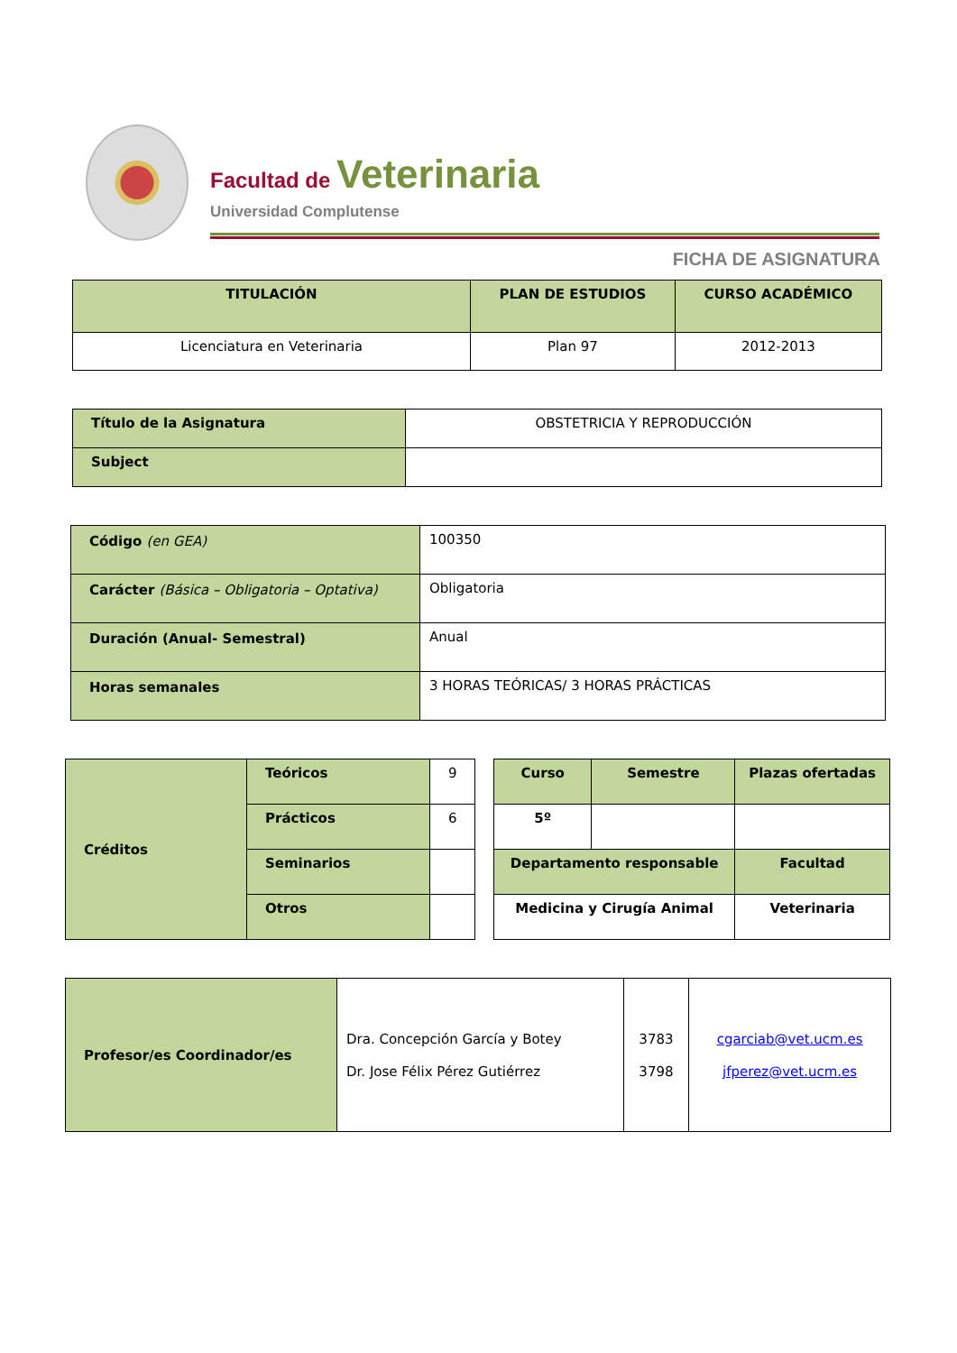Facultad de Veterinaria
Universidad Complutense
FICHA DE ASIGNATURA
| TITULACIÓN | PLAN DE ESTUDIOS | CURSO ACADÉMICO |
| --- | --- | --- |
| Licenciatura en Veterinaria | Plan 97 | 2012-2013 |
| Título de la Asignatura | OBSTETRICIA Y REPRODUCCIÓN |
| Subject | |
| Código (en GEA) | 100350 |
| Carácter (Básica – Obligatoria – Optativa) | Obligatoria |
| Duración (Anual- Semestral) | Anual |
| Horas semanales | 3 HORAS TEÓRICAS/ 3 HORAS PRÁCTICAS |
| Créditos | Teóricos | 9 |
| | Prácticos | 6 |
| | Seminarios | |
| | Otros | |
| Curso | Semestre | Plazas ofertadas |
| 5º | | |
| Departamento responsable | | Facultad |
| Medicina y Cirugía Animal | | Veterinaria |
| Profesor/es Coordinador/es | Dra. Concepción García y Botey Dr. Jose Félix Pérez Gutiérrez | 3783 3798 | cgarciab@vet.ucm.es jfperez@vet.ucm.es |